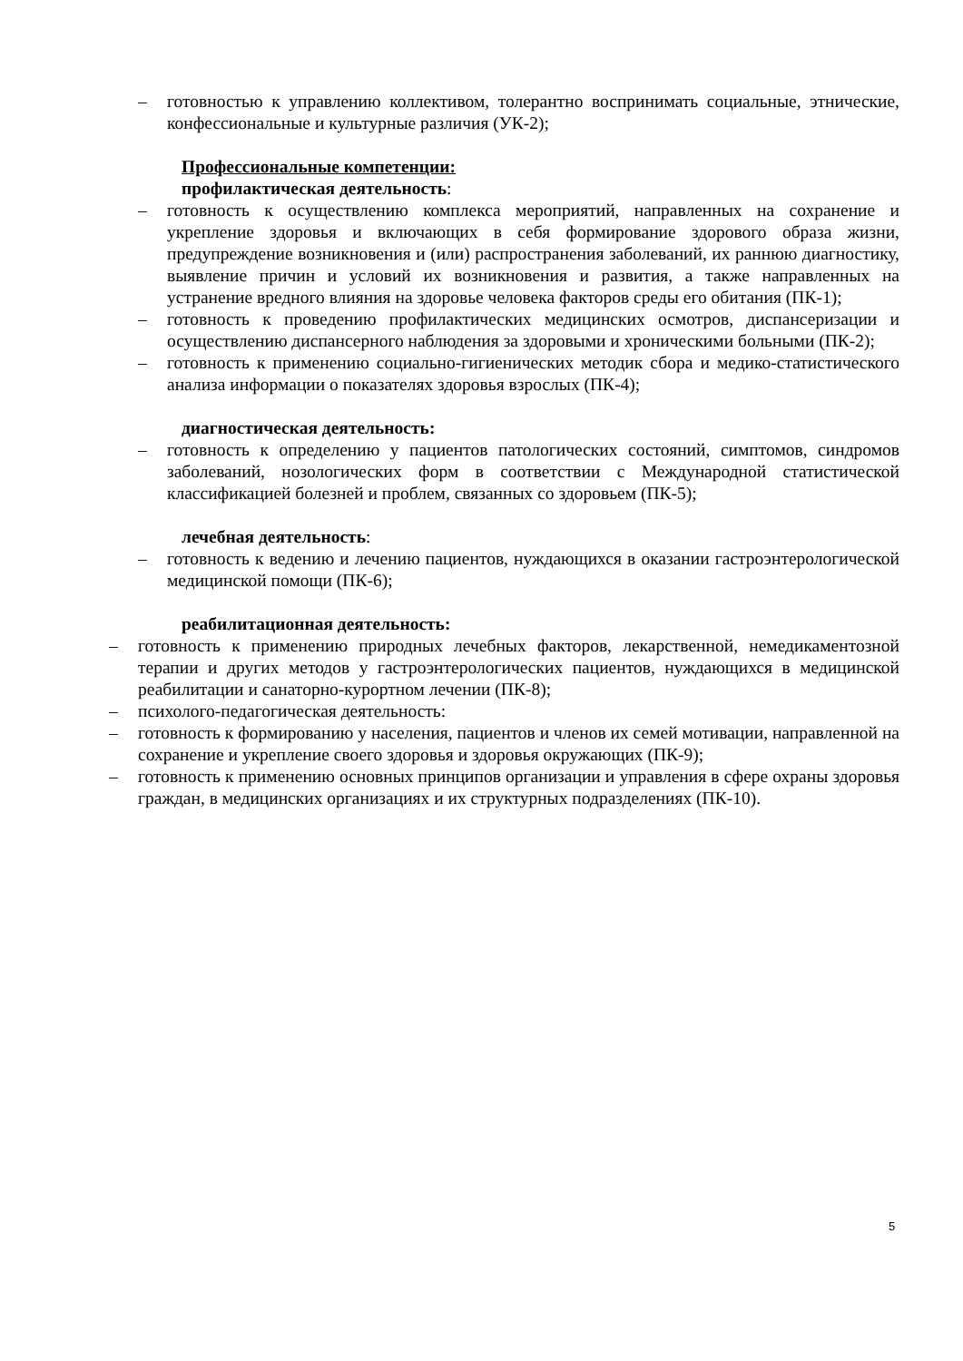– готовностью к управлению коллективом, толерантно воспринимать социальные, этнические, конфессиональные и культурные различия (УК-2);
Профессиональные компетенции:
профилактическая деятельность:
– готовность к осуществлению комплекса мероприятий, направленных на сохранение и укрепление здоровья и включающих в себя формирование здорового образа жизни, предупреждение возникновения и (или) распространения заболеваний, их раннюю диагностику, выявление причин и условий их возникновения и развития, а также направленных на устранение вредного влияния на здоровье человека факторов среды его обитания (ПК-1);
– готовность к проведению профилактических медицинских осмотров, диспансеризации и осуществлению диспансерного наблюдения за здоровыми и хроническими больными (ПК-2);
– готовность к применению социально-гигиенических методик сбора и медико-статистического анализа информации о показателях здоровья взрослых (ПК-4);
диагностическая деятельность:
– готовность к определению у пациентов патологических состояний, симптомов, синдромов заболеваний, нозологических форм в соответствии с Международной статистической классификацией болезней и проблем, связанных со здоровьем (ПК-5);
лечебная деятельность:
– готовность к ведению и лечению пациентов, нуждающихся в оказании гастроэнтерологической медицинской помощи (ПК-6);
реабилитационная деятельность:
– готовность к применению природных лечебных факторов, лекарственной, немедикаментозной терапии и других методов у гастроэнтерологических пациентов, нуждающихся в медицинской реабилитации и санаторно-курортном лечении (ПК-8);
– психолого-педагогическая деятельность:
– готовность к формированию у населения, пациентов и членов их семей мотивации, направленной на сохранение и укрепление своего здоровья и здоровья окружающих (ПК-9);
– готовность к применению основных принципов организации и управления в сфере охраны здоровья граждан, в медицинских организациях и их структурных подразделениях (ПК-10).
5